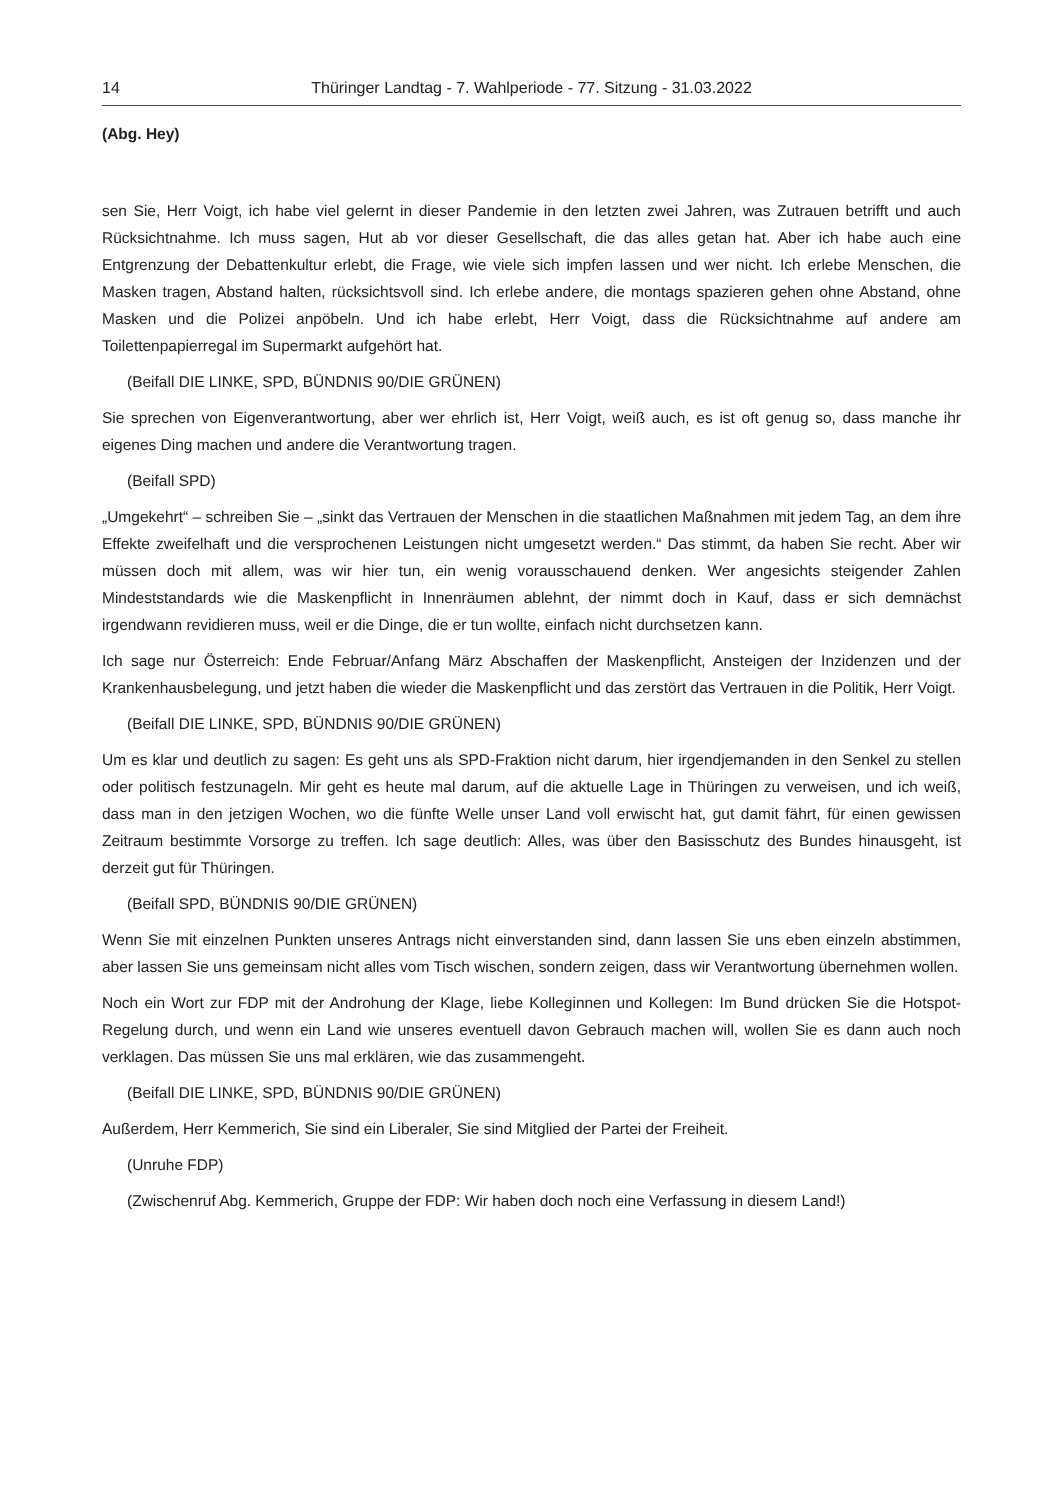14 Thüringer Landtag - 7. Wahlperiode - 77. Sitzung - 31.03.2022
(Abg. Hey)
sen Sie, Herr Voigt, ich habe viel gelernt in dieser Pandemie in den letzten zwei Jahren, was Zutrauen betrifft und auch Rücksichtnahme. Ich muss sagen, Hut ab vor dieser Gesellschaft, die das alles getan hat. Aber ich habe auch eine Entgrenzung der Debattenkultur erlebt, die Frage, wie viele sich impfen lassen und wer nicht. Ich erlebe Menschen, die Masken tragen, Abstand halten, rücksichtsvoll sind. Ich erlebe andere, die montags spazieren gehen ohne Abstand, ohne Masken und die Polizei anpöbeln. Und ich habe erlebt, Herr Voigt, dass die Rücksichtnahme auf andere am Toilettenpapierregal im Supermarkt aufgehört hat.
(Beifall DIE LINKE, SPD, BÜNDNIS 90/DIE GRÜNEN)
Sie sprechen von Eigenverantwortung, aber wer ehrlich ist, Herr Voigt, weiß auch, es ist oft genug so, dass manche ihr eigenes Ding machen und andere die Verantwortung tragen.
(Beifall SPD)
„Umgekehrt“ – schreiben Sie – „sinkt das Vertrauen der Menschen in die staatlichen Maßnahmen mit jedem Tag, an dem ihre Effekte zweifelhaft und die versprochenen Leistungen nicht umgesetzt werden.“ Das stimmt, da haben Sie recht. Aber wir müssen doch mit allem, was wir hier tun, ein wenig vorausschauend denken. Wer angesichts steigender Zahlen Mindeststandards wie die Maskenpflicht in Innenräumen ablehnt, der nimmt doch in Kauf, dass er sich demnächst irgendwann revidieren muss, weil er die Dinge, die er tun wollte, einfach nicht durchsetzen kann.
Ich sage nur Österreich: Ende Februar/Anfang März Abschaffen der Maskenpflicht, Ansteigen der Inziden­zen und der Krankenhausbelegung, und jetzt haben die wieder die Maskenpflicht und das zerstört das Ver­trauen in die Politik, Herr Voigt.
(Beifall DIE LINKE, SPD, BÜNDNIS 90/DIE GRÜNEN)
Um es klar und deutlich zu sagen: Es geht uns als SPD-Fraktion nicht darum, hier irgendjemanden in den Senkel zu stellen oder politisch festzunageln. Mir geht es heute mal darum, auf die aktuelle Lage in Thürin­gen zu verweisen, und ich weiß, dass man in den jetzigen Wochen, wo die fünfte Welle unser Land voll er­wischt hat, gut damit fährt, für einen gewissen Zeitraum bestimmte Vorsorge zu treffen. Ich sage deutlich: Alles, was über den Basisschutz des Bundes hinausgeht, ist derzeit gut für Thüringen.
(Beifall SPD, BÜNDNIS 90/DIE GRÜNEN)
Wenn Sie mit einzelnen Punkten unseres Antrags nicht einverstanden sind, dann lassen Sie uns eben ein­zeln abstimmen, aber lassen Sie uns gemeinsam nicht alles vom Tisch wischen, sondern zeigen, dass wir Verantwortung übernehmen wollen.
Noch ein Wort zur FDP mit der Androhung der Klage, liebe Kolleginnen und Kollegen: Im Bund drücken Sie die Hotspot-Regelung durch, und wenn ein Land wie unseres eventuell davon Gebrauch machen will, wollen Sie es dann auch noch verklagen. Das müssen Sie uns mal erklären, wie das zusammengeht.
(Beifall DIE LINKE, SPD, BÜNDNIS 90/DIE GRÜNEN)
Außerdem, Herr Kemmerich, Sie sind ein Liberaler, Sie sind Mitglied der Partei der Freiheit.
(Unruhe FDP)
(Zwischenruf Abg. Kemmerich, Gruppe der FDP: Wir haben doch noch eine Verfassung in diesem Land!)